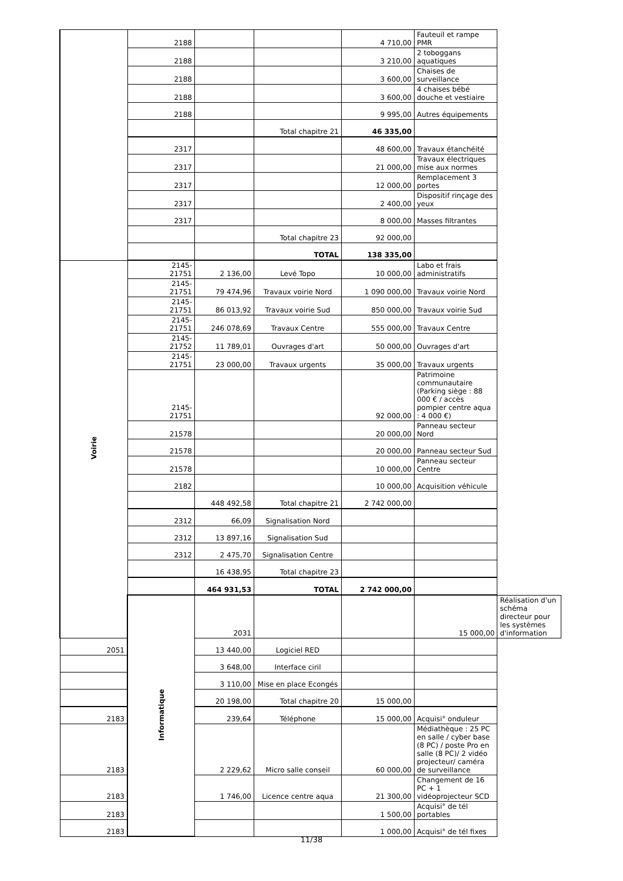| | 2188 | | | 4 710,00 | Fauteuil et rampe PMR | |
| | 2188 | | | 3 210,00 | 2 toboggans aquatiques | |
| | 2188 | | | 3 600,00 | Chaises de surveillance | |
| | 2188 | | | 3 600,00 | 4 chaises bébé douche et vestiaire | |
| | 2188 | | | 9 995,00 | Autres équipements | |
| | | | Total chapitre 21 | 46 335,00 | | |
| | 2317 | | | 48 600,00 | Travaux étanchéité | |
| | 2317 | | | 21 000,00 | Travaux électriques mise aux normes | |
| | 2317 | | | 12 000,00 | Remplacement 3 portes | |
| | 2317 | | | 2 400,00 | Dispositif rinçage des yeux | |
| | 2317 | | | 8 000,00 | Masses filtrantes | |
| | | | Total chapitre 23 | 92 000,00 | | |
| | | | TOTAL | 138 335,00 | | |
| Voirie | 2145- 21751 | 2 136,00 | Levé Topo | 10 000,00 | Labo et frais administratifs | |
| | 2145- 21751 | 79 474,96 | Travaux voirie Nord | 1 090 000,00 | Travaux voirie Nord | |
| | 2145- 21751 | 86 013,92 | Travaux voirie Sud | 850 000,00 | Travaux voirie Sud | |
| | 2145- 21751 | 246 078,69 | Travaux Centre | 555 000,00 | Travaux Centre | |
| | 2145- 21752 | 11 789,01 | Ouvrages d'art | 50 000,00 | Ouvrages d'art | |
| | 2145- 21751 | 23 000,00 | Travaux urgents | 35 000,00 | Travaux urgents | |
| | 2145- 21751 | | | 92 000,00 | Patrimoine communautaire (Parking siège : 88 000 € / accès pompier centre aqua : 4 000 €) | |
| | 21578 | | | 20 000,00 | Panneau secteur Nord | |
| | 21578 | | | 20 000,00 | Panneau secteur Sud | |
| | 21578 | | | 10 000,00 | Panneau secteur Centre | |
| | 2182 | | | 10 000,00 | Acquisition véhicule | |
| | | 448 492,58 | Total chapitre 21 | 2 742 000,00 | | |
| | 2312 | 66,09 | Signalisation Nord | | | |
| | 2312 | 13 897,16 | Signalisation Sud | | | |
| | 2312 | 2 475,70 | Signalisation Centre | | | |
| | | 16 438,95 | Total chapitre 23 | | | |
| | | 464 931,53 | TOTAL | 2 742 000,00 | | |
| | Informatique | 2031 | | | 15 000,00 | Réalisation d'un schéma directeur pour les systèmes d'information |
| 2051 | | 13 440,00 | Logiciel RED | | | |
| | | 3 648,00 | Interface ciril | | | |
| | | 3 110,00 | Mise en place Econgés | | | |
| | | 20 198,00 | Total chapitre 20 | 15 000,00 | | |
| 2183 | | 239,64 | Téléphone | 15 000,00 | Acquisi° onduleur | |
| 2183 | | 2 229,62 | Micro salle conseil | 60 000,00 | Médiathèque : 25 PC en salle / cyber base (8 PC) / poste Pro en salle (8 PC)/ 2 vidéo projecteur/ caméra de surveillance | |
| 2183 | | 1 746,00 | Licence centre aqua | 21 300,00 | Changement de 16 PC + 1 vidéoprojecteur SCD | |
| 2183 | | | | 1 500,00 | Acquisi° de tél portables | |
| 2183 | | | | 1 000,00 | Acquisi° de tél fixes | |
11/38